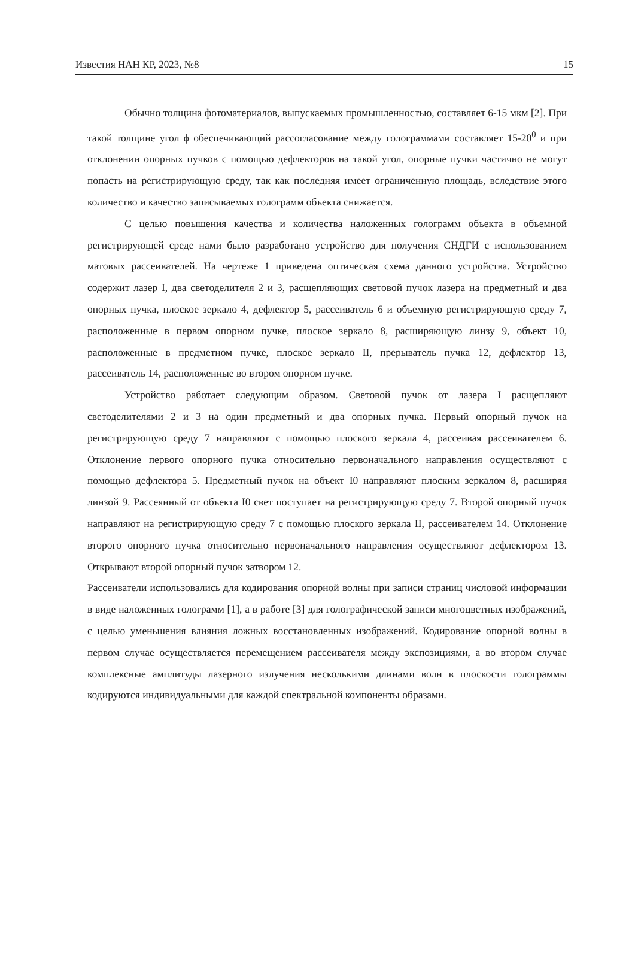Известия НАН КР, 2023, №8 15
Обычно толщина фотоматериалов, выпускаемых промышленностью, составляет 6-15 мкм [2]. При такой толщине угол ϕ обеспечивающий рассогласование между голограммами составляет 15-20<sup>0</sup> и при отклонении опорных пучков с помощью дефлекторов на такой угол, опорные пучки частично не могут попасть на регистрирующую среду, так как последняя имеет ограниченную площадь, вследствие этого количество и качество записываемых голограмм объекта снижается.
С целью повышения качества и количества наложенных голограмм объекта в объемной регистрирующей среде нами было разработано устройство для получения СНДГИ с использованием матовых рассеивателей. На чертеже 1 приведена оптическая схема данного устройства. Устройство содержит лазер I, два светоделителя 2 и 3, расщепляющих световой пучок лазера на предметный и два опорных пучка, плоское зеркало 4, дефлектор 5, рассеиватель 6 и объемную регистрирующую среду 7, расположенные в первом опорном пучке, плоское зеркало 8, расширяющую линзу 9, объект 10, расположенные в предметном пучке, плоское зеркало II, прерыватель пучка 12, дефлектор 13, рассеиватель 14, расположенные во втором опорном пучке.
Устройство работает следующим образом. Световой пучок от лазера I расщепляют светоделителями 2 и 3 на один предметный и два опорных пучка. Первый опорный пучок на регистрирующую среду 7 направляют с помощью плоского зеркала 4, рассеивая рассеивателем 6. Отклонение первого опорного пучка относительно первоначального направления осуществляют с помощью дефлектора 5. Предметный пучок на объект I0 направляют плоским зеркалом 8, расширяя линзой 9. Рассеянный от объекта I0 свет поступает на регистрирующую среду 7. Второй опорный пучок направляют на регистрирующую среду 7 с помощью плоского зеркала II, рассеивателем 14. Отклонение второго опорного пучка относительно первоначального направления осуществляют дефлектором 13. Открывают второй опорный пучок затвором 12.
Рассеиватели использовались для кодирования опорной волны при записи страниц числовой информации в виде наложенных голограмм [1], а в работе [3] для голографической записи многоцветных изображений, с целью уменьшения влияния ложных восстановленных изображений. Кодирование опорной волны в первом случае осуществляется перемещением рассеивателя между экспозициями, а во втором случае комплексные амплитуды лазерного излучения несколькими длинами волн в плоскости голограммы кодируются индивидуальными для каждой спектральной компоненты образами.